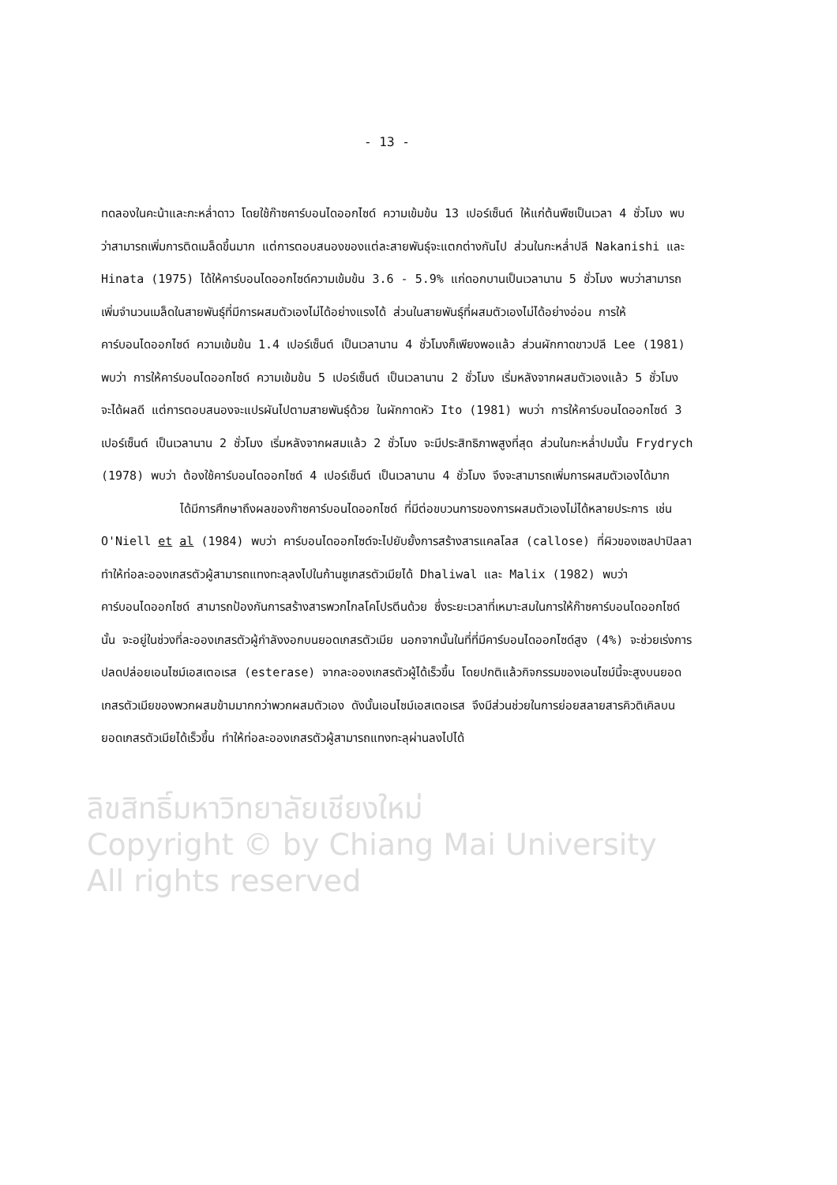- 13 -
ลิขสิทธิ์มหาวิทยาลัยเชียงใหม่
Copyright © by Chiang Mai University
All rights reserved
ทดลองในคะน้าและกะหล่ำดาว โดยใช้ก๊าซคาร์บอนไดออกไซด์ ความเข้มข้น 13 เปอร์เซ็นต์ ให้แก่ต้นพืชเป็นเวลา 4 ชั่วโมง พบว่าสามารถเพิ่มการติดเมล็ดขึ้นมาก แต่การตอบสนองของแต่ละสายพันธุ์จะแตกต่างกันไป ส่วนในกะหล่ำปลี Nakanishi และ Hinata (1975) ได้ให้คาร์บอนไดออกไซด์ความเข้มข้น 3.6 - 5.9% แก่ดอกบานเป็นเวลานาน 5 ชั่วโมง พบว่าสามารถเพิ่มจำนวนเมล็ดในสายพันธุ์ที่มีการผสมตัวเองไม่ได้อย่างแรงได้ ส่วนในสายพันธุ์ที่ผสมตัวเองไม่ได้อย่างอ่อน การให้คาร์บอนไดออกไซด์ ความเข้มข้น 1.4 เปอร์เซ็นต์ เป็นเวลานาน 4 ชั่วโมงก็เพียงพอแล้ว ส่วนผักกาดขาวปลี Lee (1981) พบว่า การให้คาร์บอนไดออกไซด์ ความเข้มข้น 5 เปอร์เซ็นต์ เป็นเวลานาน 2 ชั่วโมง เริ่มหลังจากผสมตัวเองแล้ว 5 ชั่วโมง จะได้ผลดี แต่การตอบสนองจะแปรผันไปตามสายพันธุ์ด้วย ในผักกาดหัว Ito (1981) พบว่า การให้คาร์บอนไดออกไซด์ 3 เปอร์เซ็นต์ เป็นเวลานาน 2 ชั่วโมง เริ่มหลังจากผสมแล้ว 2 ชั่วโมง จะมีประสิทธิภาพสูงที่สุด ส่วนในกะหล่ำปมนั้น Frydrych (1978) พบว่า ต้องใช้คาร์บอนไดออกไซด์ 4 เปอร์เซ็นต์ เป็นเวลานาน 4 ชั่วโมง จึงจะสามารถเพิ่มการผสมตัวเองได้มาก
ได้มีการศึกษาถึงผลของก๊าซคาร์บอนไดออกไซด์ ที่มีต่อขบวนการของการผสมตัวเองไม่ได้หลายประการ เช่น O'Niell et al (1984) พบว่า คาร์บอนไดออกไซด์จะไปยับยั้งการสร้างสารแคลโลส (callose) ที่ผิวของเซลปาปิลลา ทำให้ท่อละอองเกสรตัวผู้สามารถแทงทะลุลงไปในก้านชูเกสรตัวเมียได้ Dhaliwal และ Malix (1982) พบว่า คาร์บอนไดออกไซด์ สามารถป้องกันการสร้างสารพวกไกลโคโปรตีนด้วย ซึ่งระยะเวลาที่เหมาะสมในการให้ก๊าซคาร์บอนไดออกไซด์นั้น จะอยู่ในช่วงที่ละอองเกสรตัวผู้กำลังงอกบนยอดเกสรตัวเมีย นอกจากนั้นในที่ที่มีคาร์บอนไดออกไซด์สูง (4%) จะช่วยเร่งการปลดปล่อยเอนไซม์เอสเตอเรส (esterase) จากละอองเกสรตัวผู้ได้เร็วขึ้น โดยปกติแล้วกิจกรรมของเอนไซม์นี้จะสูงบนยอดเกสรตัวเมียของพวกผสมข้ามมากกว่าพวกผสมตัวเอง ดังนั้นเอนไซม์เอสเตอเรส จึงมีส่วนช่วยในการย่อยสลายสารคิวติเคิลบนยอดเกสรตัวเมียได้เร็วขึ้น ทำให้ท่อละอองเกสรตัวผู้สามารถแทงทะลุผ่านลงไปได้